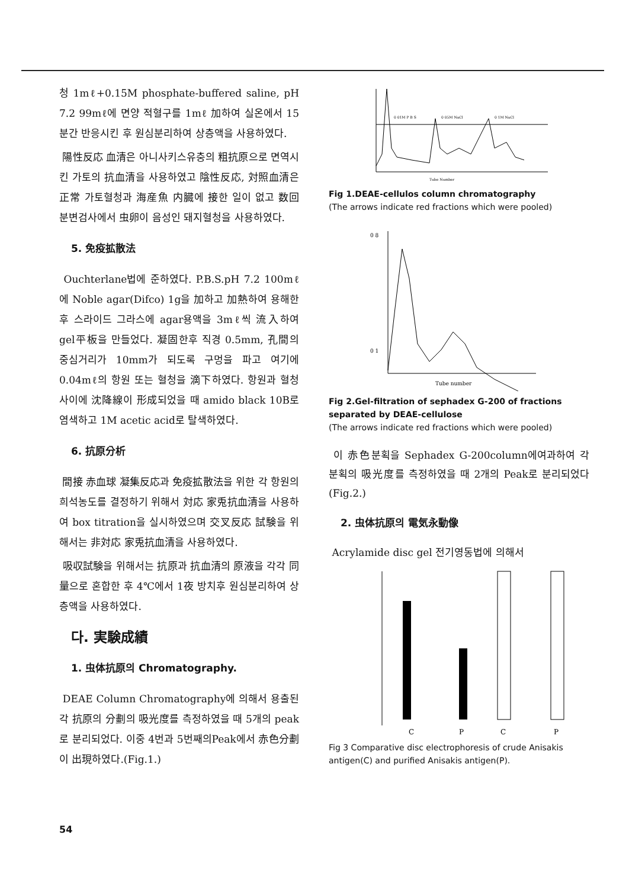청 1mℓ+0.15M phosphate-buffered saline, pH 7.2 99mℓ에 면양 적혈구를 1mℓ 加하여 실온에서 15분간 반응시킨 후 원심분리하여 상층액을 사용하였다.
陽性反応 血清은 아니사키스유충의 粗抗原으로 면역시킨 가토의 抗血清을 사용하였고 陰性反応, 対照血清은 正常 가토혈청과 海産魚 内臓에 接한 일이 없고 数回 분변검사에서 虫卵이 음성인 돼지혈청을 사용하였다.
5. 免疫拡散法
Ouchterlane법에 준하였다. P.B.S.pH 7.2 100mℓ에 Noble agar(Difco) 1g을 加하고 加熱하여 용해한 후 스라이드 그라스에 agar용액을 3mℓ씩 流入하여 gel平板을 만들었다. 凝固한후 직경 0.5mm, 孔間의 중심거리가 10mm가 되도록 구멍을 파고 여기에 0.04mℓ의 항원 또는 혈청을 滴下하였다. 항원과 혈청사이에 沈降線이 形成되었을 때 amido black 10B로 염색하고 1M acetic acid로 탈색하였다.
6. 抗原分析
間接 赤血球 凝集反応과 免疫拡散法을 위한 각 항원의 희석농도를 결정하기 위해서 対応 家兎抗血清을 사용하여 box titration을 실시하였으며 交叉反応 試験을 위해서는 非対応 家兎抗血清을 사용하였다.
吸収試験을 위해서는 抗原과 抗血清의 原液을 각각 同量으로 혼합한 후 4℃에서 1夜 방치후 원심분리하여 상층액을 사용하였다.
다. 実験成績
1. 虫体抗原의 Chromatography.
DEAE Column Chromatography에 의해서 용출된 각 抗原의 分劃의 吸光度를 측정하였을 때 5개의 peak로 분리되었다. 이중 4번과 5번째의Peak에서 赤色分劃이 出現하였다.(Fig.1.)
0 01M P B S
0 05M NaCl
0 1M NaCl
Tube Number
Fig 1.DEAE-cellulos column chromatography
(The arrows indicate red fractions which were pooled)
0 8
0 1
Tube number
Fig 2.Gel-filtration of sephadex G-200 of fractions separated by DEAE-cellulose
(The arrows indicate red fractions which were pooled)
이 赤色분획을 Sephadex G-200column에여과하여 각 분획의 吸光度를 측정하였을 때 2개의 Peak로 분리되었다(Fig.2.)
2. 虫体抗原의 電気永動像
Acrylamide disc gel 전기영동법에 의해서
C
P
C
P
Fig 3 Comparative disc electrophoresis of crude Anisakis antigen(C) and purified Anisakis antigen(P).
54